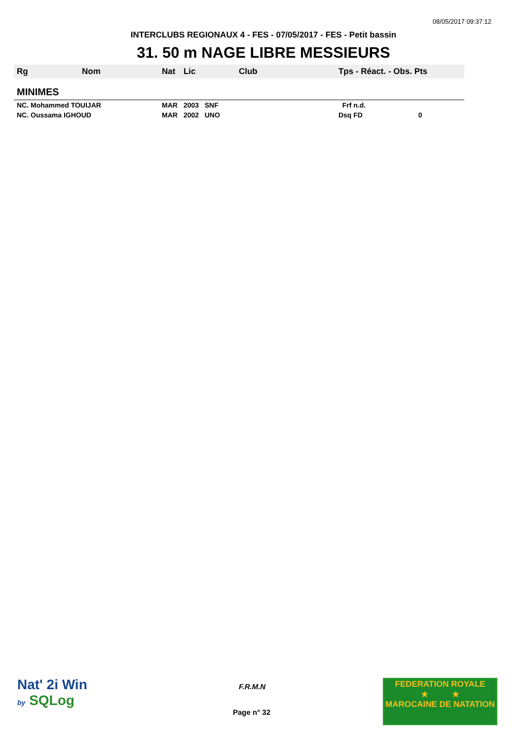08/05/2017 09:37:12
INTERCLUBS REGIONAUX 4 - FES - 07/05/2017 - FES - Petit bassin
31. 50 m NAGE LIBRE MESSIEURS
| Rg | Nom | Nat | Lic | Club | Tps - Réact. - Obs. Pts |
| --- | --- | --- | --- | --- | --- |
| MINIMES | | | | | |
| NC. Mohammed TOUIJAR | | MAR | 2003 SNF | | Frf n.d. |
| NC. Oussama IGHOUD | | MAR | 2002 UNO | | Dsq FD 0 |
Nat' 2i Win
by SQLog
F.R.M.N
Page n° 32
FEDERATION ROYALE
★ ★
MAROCAINE DE NATATION